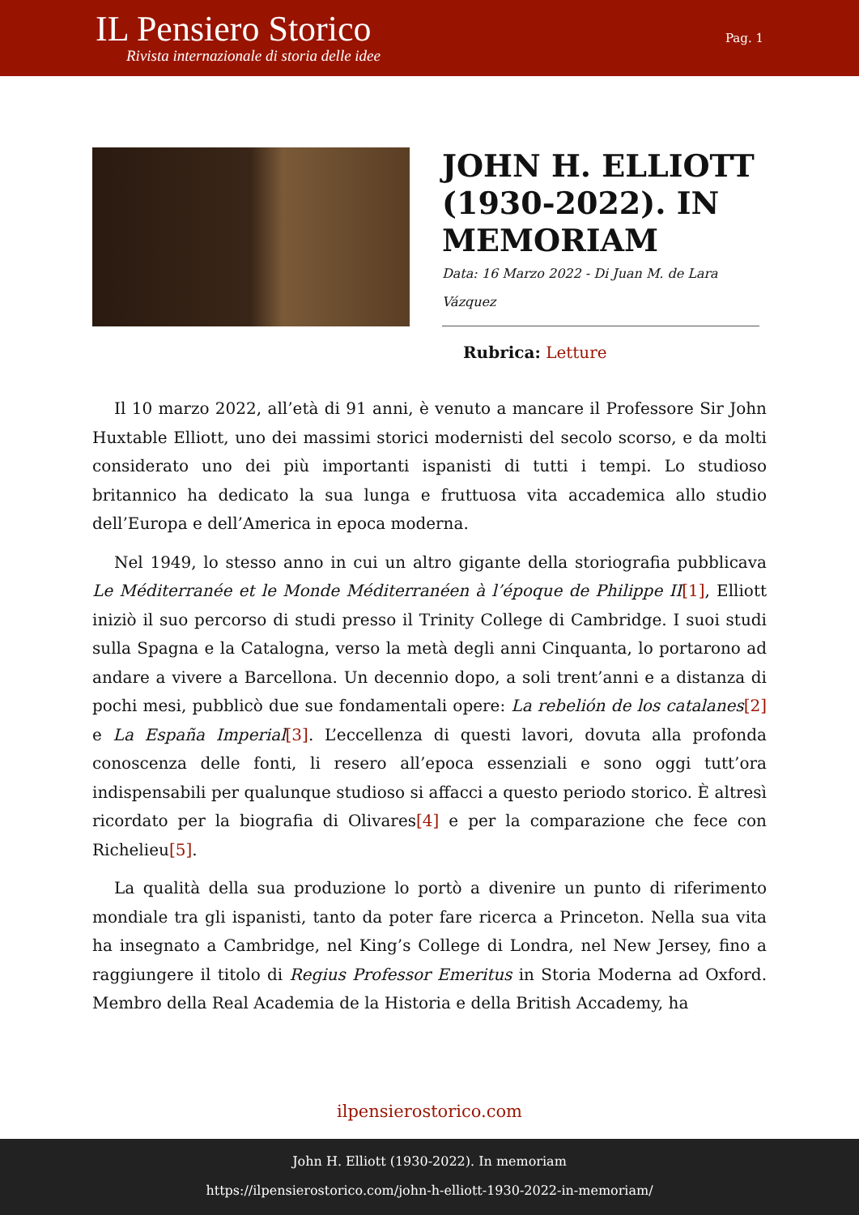IL Pensiero Storico
Rivista internazionale di storia delle idee
Pag. 1
JOHN H. ELLIOTT (1930-2022). IN MEMORIAM
Data: 16 Marzo 2022 - Di Juan M. de Lara Vázquez
Rubrica: Letture
Il 10 marzo 2022, all’età di 91 anni, è venuto a mancare il Professore Sir John Huxtable Elliott, uno dei massimi storici modernisti del secolo scorso, e da molti considerato uno dei più importanti ispanisti di tutti i tempi. Lo studioso britannico ha dedicato la sua lunga e fruttuosa vita accademica allo studio dell’Europa e dell’America in epoca moderna.
Nel 1949, lo stesso anno in cui un altro gigante della storiografia pubblicava Le Méditerranée et le Monde Méditerranéen à l’époque de Philippe II[1], Elliott iniziò il suo percorso di studi presso il Trinity College di Cambridge. I suoi studi sulla Spagna e la Catalogna, verso la metà degli anni Cinquanta, lo portarono ad andare a vivere a Barcellona. Un decennio dopo, a soli trent’anni e a distanza di pochi mesi, pubblicò due sue fondamentali opere: La rebelión de los catalanes[2] e La España Imperial[3]. L’eccellenza di questi lavori, dovuta alla profonda conoscenza delle fonti, li resero all’epoca essenziali e sono oggi tutt’ora indispensabili per qualunque studioso si affacci a questo periodo storico. È altresì ricordato per la biografia di Olivares[4] e per la comparazione che fece con Richelieu[5].
La qualità della sua produzione lo portò a divenire un punto di riferimento mondiale tra gli ispanisti, tanto da poter fare ricerca a Princeton. Nella sua vita ha insegnato a Cambridge, nel King’s College di Londra, nel New Jersey, fino a raggiungere il titolo di Regius Professor Emeritus in Storia Moderna ad Oxford. Membro della Real Academia de la Historia e della British Accademy, ha
ilpensierostorico.com
John H. Elliott (1930-2022). In memoriam
https://ilpensierostorico.com/john-h-elliott-1930-2022-in-memoriam/